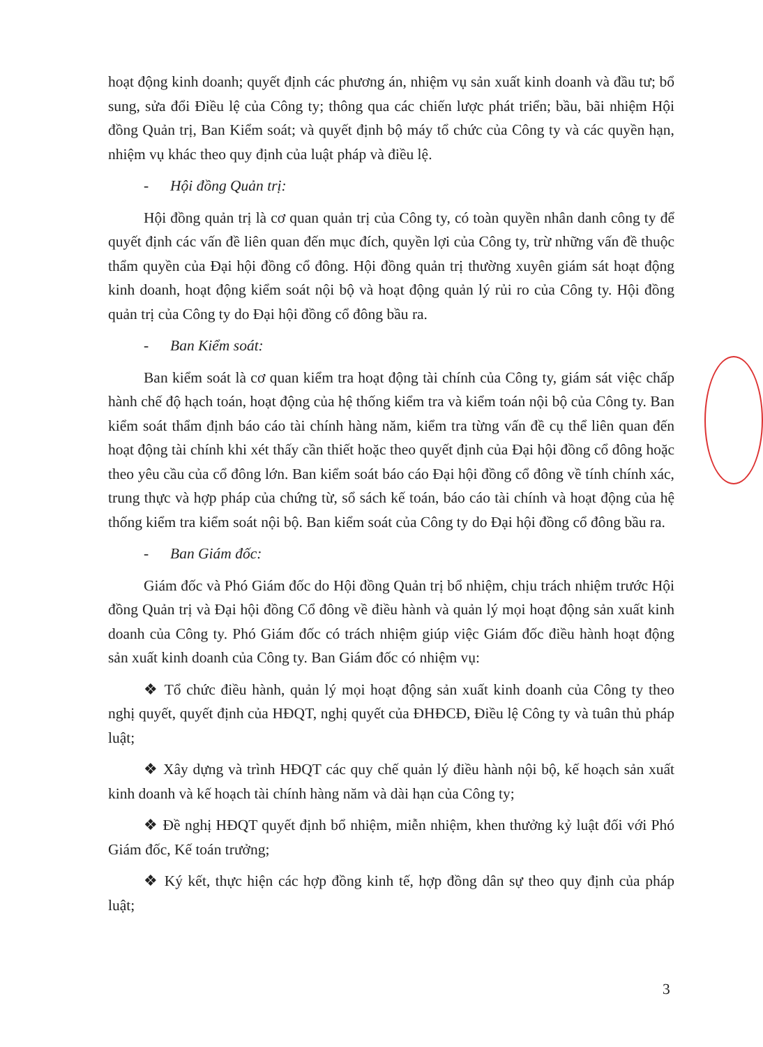hoạt động kinh doanh; quyết định các phương án, nhiệm vụ sản xuất kinh doanh và đầu tư; bổ sung, sửa đổi Điều lệ của Công ty; thông qua các chiến lược phát triển; bầu, bãi nhiệm Hội đồng Quản trị, Ban Kiểm soát; và quyết định bộ máy tổ chức của Công ty và các quyền hạn, nhiệm vụ khác theo quy định của luật pháp và điều lệ.
- Hội đồng Quản trị:
Hội đồng quản trị là cơ quan quản trị của Công ty, có toàn quyền nhân danh công ty để quyết định các vấn đề liên quan đến mục đích, quyền lợi của Công ty, trừ những vấn đề thuộc thẩm quyền của Đại hội đồng cổ đông. Hội đồng quản trị thường xuyên giám sát hoạt động kinh doanh, hoạt động kiểm soát nội bộ và hoạt động quản lý rủi ro của Công ty. Hội đồng quản trị của Công ty do Đại hội đồng cổ đông bầu ra.
- Ban Kiểm soát:
Ban kiểm soát là cơ quan kiểm tra hoạt động tài chính của Công ty, giám sát việc chấp hành chế độ hạch toán, hoạt động của hệ thống kiểm tra và kiểm toán nội bộ của Công ty. Ban kiểm soát thẩm định báo cáo tài chính hàng năm, kiểm tra từng vấn đề cụ thể liên quan đến hoạt động tài chính khi xét thấy cần thiết hoặc theo quyết định của Đại hội đồng cổ đông hoặc theo yêu cầu của cổ đông lớn. Ban kiểm soát báo cáo Đại hội đồng cổ đông về tính chính xác, trung thực và hợp pháp của chứng từ, sổ sách kế toán, báo cáo tài chính và hoạt động của hệ thống kiểm tra kiểm soát nội bộ. Ban kiểm soát của Công ty do Đại hội đồng cổ đông bầu ra.
- Ban Giám đốc:
Giám đốc và Phó Giám đốc do Hội đồng Quản trị bổ nhiệm, chịu trách nhiệm trước Hội đồng Quản trị và Đại hội đồng Cổ đông về điều hành và quản lý mọi hoạt động sản xuất kinh doanh của Công ty. Phó Giám đốc có trách nhiệm giúp việc Giám đốc điều hành hoạt động sản xuất kinh doanh của Công ty. Ban Giám đốc có nhiệm vụ:
❖ Tổ chức điều hành, quản lý mọi hoạt động sản xuất kinh doanh của Công ty theo nghị quyết, quyết định của HĐQT, nghị quyết của ĐHĐCĐ, Điều lệ Công ty và tuân thủ pháp luật;
❖ Xây dựng và trình HĐQT các quy chế quản lý điều hành nội bộ, kế hoạch sản xuất kinh doanh và kế hoạch tài chính hàng năm và dài hạn của Công ty;
❖ Đề nghị HĐQT quyết định bổ nhiệm, miễn nhiệm, khen thưởng kỷ luật đối với Phó Giám đốc, Kế toán trưởng;
❖ Ký kết, thực hiện các hợp đồng kinh tế, hợp đồng dân sự theo quy định của pháp luật;
3